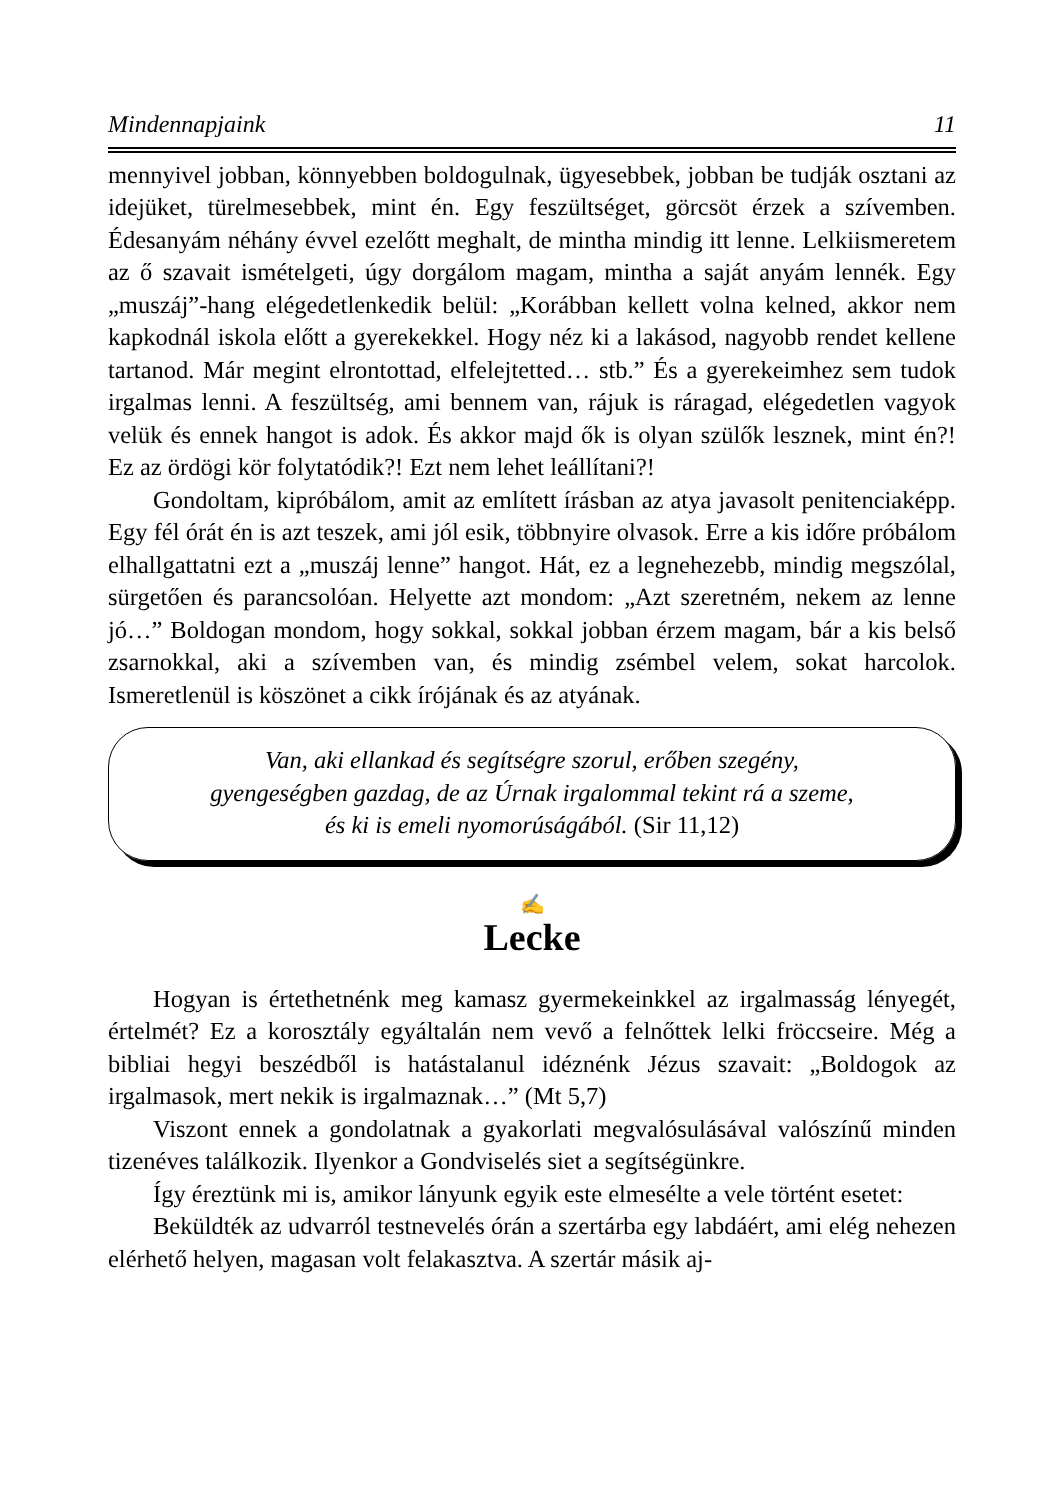Mindennapjaink 11
mennyivel jobban, könnyebben boldogulnak, ügyesebbek, jobban be tudják osztani az idejüket, türelmesebbek, mint én. Egy feszültséget, görcsöt érzek a szívemben. Édesanyám néhány évvel ezelőtt meghalt, de mintha mindig itt lenne. Lelkiismeretem az ő szavait ismételgeti, úgy dorgálom magam, mintha a saját anyám lennék. Egy „muszáj”-hang elégedetlenkedik belül: „Korábban kellett volna kelned, akkor nem kapkodnál iskola előtt a gyerekekkel. Hogy néz ki a lakásod, nagyobb rendet kellene tartanod. Már megint elrontottad, elfelejtetted… stb.” És a gyerekeimhez sem tudok irgalmas lenni. A feszültség, ami bennem van, rájuk is ráragad, elégedetlen vagyok velük és ennek hangot is adok. És akkor majd ők is olyan szülők lesznek, mint én?! Ez az ördögi kör folytatódik?! Ezt nem lehet leállítani?!
Gondoltam, kipróbálom, amit az említett írásban az atya javasolt penitenciaképp. Egy fél órát én is azt teszek, ami jól esik, többnyire olvasok. Erre a kis időre próbálom elhallgattatni ezt a „muszáj lenne” hangot. Hát, ez a legnehezebb, mindig megszólal, sürgetően és parancsolóan. Helyette azt mondom: „Azt szeretném, nekem az lenne jó…” Boldogan mondom, hogy sokkal, sokkal jobban érzem magam, bár a kis belső zsarnokkal, aki a szívemben van, és mindig zsémbel velem, sokat harcolok. Ismeretlenül is köszönet a cikk írójának és az atyának.
Van, aki ellankad és segítségre szorul, erőben szegény,
gyengeségben gazdag, de az Úrnak irgalommal tekint rá a szeme,
és ki is emeli nyomorúságából. (Sir 11,12)
✍
Lecke
Hogyan is értethetnénk meg kamasz gyermekeinkkel az irgalmasság lényegét, értelmét? Ez a korosztály egyáltalán nem vevő a felnőttek lelki fröccseire. Még a bibliai hegyi beszédből is hatástalanul idéznénk Jézus szavait: „Boldogok az irgalmasok, mert nekik is irgalmaznak…” (Mt 5,7)
Viszont ennek a gondolatnak a gyakorlati megvalósulásával valószínű minden tizenéves találkozik. Ilyenkor a Gondviselés siet a segítségünkre.
Így éreztünk mi is, amikor lányunk egyik este elmesélte a vele történt esetet:
Beküldték az udvarról testnevelés órán a szertárba egy labdáért, ami elég nehezen elérhető helyen, magasan volt felakasztva. A szertár másik aj-